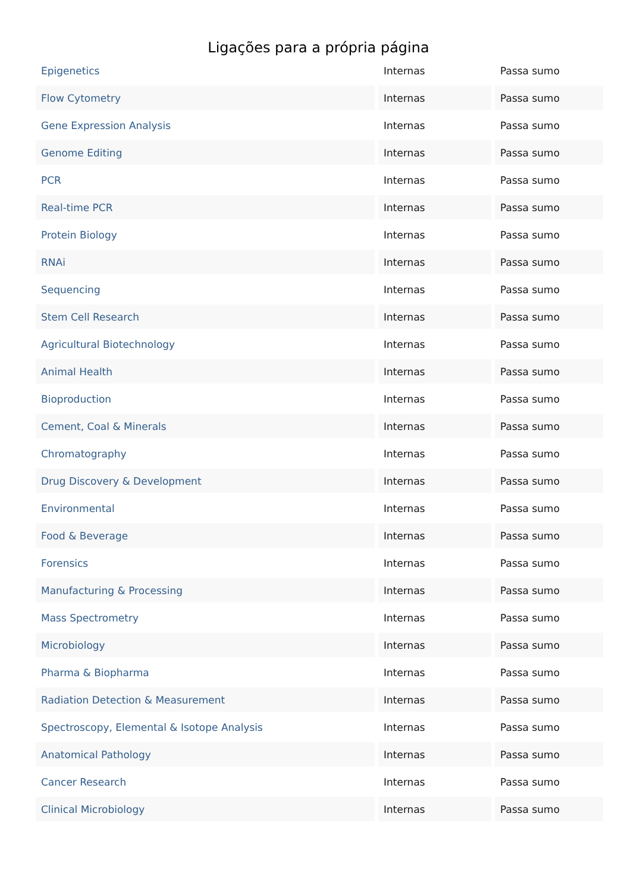Ligações para a própria página
| Epigenetics | Internas | Passa sumo |
| Flow Cytometry | Internas | Passa sumo |
| Gene Expression Analysis | Internas | Passa sumo |
| Genome Editing | Internas | Passa sumo |
| PCR | Internas | Passa sumo |
| Real-time PCR | Internas | Passa sumo |
| Protein Biology | Internas | Passa sumo |
| RNAi | Internas | Passa sumo |
| Sequencing | Internas | Passa sumo |
| Stem Cell Research | Internas | Passa sumo |
| Agricultural Biotechnology | Internas | Passa sumo |
| Animal Health | Internas | Passa sumo |
| Bioproduction | Internas | Passa sumo |
| Cement, Coal & Minerals | Internas | Passa sumo |
| Chromatography | Internas | Passa sumo |
| Drug Discovery & Development | Internas | Passa sumo |
| Environmental | Internas | Passa sumo |
| Food & Beverage | Internas | Passa sumo |
| Forensics | Internas | Passa sumo |
| Manufacturing & Processing | Internas | Passa sumo |
| Mass Spectrometry | Internas | Passa sumo |
| Microbiology | Internas | Passa sumo |
| Pharma & Biopharma | Internas | Passa sumo |
| Radiation Detection & Measurement | Internas | Passa sumo |
| Spectroscopy, Elemental & Isotope Analysis | Internas | Passa sumo |
| Anatomical Pathology | Internas | Passa sumo |
| Cancer Research | Internas | Passa sumo |
| Clinical Microbiology | Internas | Passa sumo |